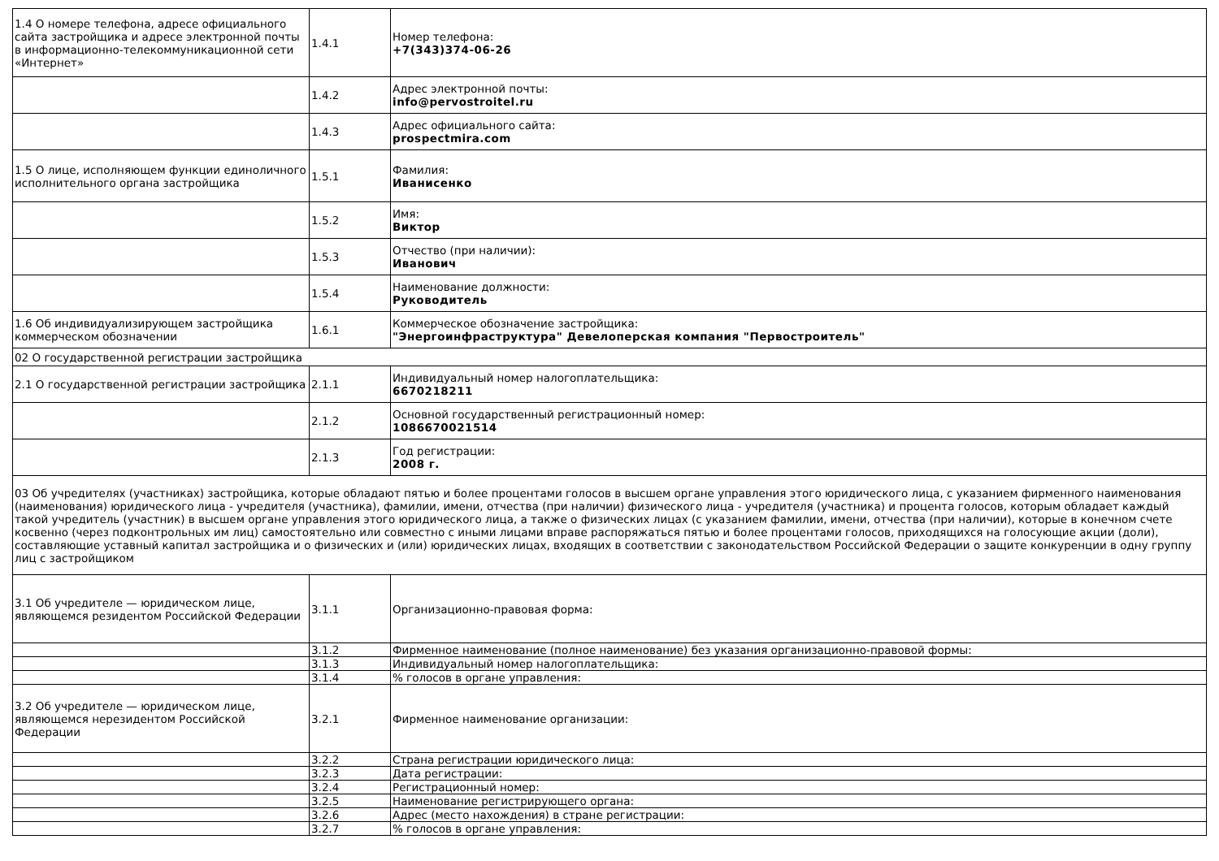| 1.4 О номере телефона, адресе официального сайта застройщика и адресе электронной почты в информационно-телекоммуникационной сети «Интернет» | 1.4.1 | Номер телефона: +7(343)374-06-26 |
| | 1.4.2 | Адрес электронной почты: info@pervostroitel.ru |
| | 1.4.3 | Адрес официального сайта: prospectmira.com |
| 1.5 О лице, исполняющем функции единоличного исполнительного органа застройщика | 1.5.1 | Фамилия: Иванисенко |
| | 1.5.2 | Имя: Виктор |
| | 1.5.3 | Отчество (при наличии): Иванович |
| | 1.5.4 | Наименование должности: Руководитель |
| 1.6 Об индивидуализирующем застройщика коммерческом обозначении | 1.6.1 | Коммерческое обозначение застройщика: "Энергоинфраструктура" Девелоперская компания "Первостроитель" |
| 02 О государственной регистрации застройщика | | |
| 2.1 О государственной регистрации застройщика | 2.1.1 | Индивидуальный номер налогоплательщика: 6670218211 |
| | 2.1.2 | Основной государственный регистрационный номер: 1086670021514 |
| | 2.1.3 | Год регистрации: 2008 г. |
| 03 Об учредителях (участниках) застройщика, которые обладают пятью и более процентами голосов в высшем органе управления этого юридического лица, с указанием фирменного наименования (наименования) юридического лица - учредителя (участника), фамилии, имени, отчества (при наличии) физического лица - учредителя (участника) и процента голосов, которым обладает каждый такой учредитель (участник) в высшем органе управления этого юридического лица, а также о физических лицах (с указанием фамилии, имени, отчества (при наличии), которые в конечном счете косвенно (через подконтрольных им лиц) самостоятельно или совместно с иными лицами вправе распоряжаться пятью и более процентами голосов, приходящихся на голосующие акции (доли), составляющие уставный капитал застройщика и о физических и (или) юридических лицах, входящих в соответствии с законодательством Российской Федерации о защите конкуренции в одну группу лиц с застройщиком | | |
| 3.1 Об учредителе — юридическом лице, являющемся резидентом Российской Федерации | 3.1.1 | Организационно-правовая форма: |
| | 3.1.2 | Фирменное наименование (полное наименование) без указания организационно-правовой формы: |
| | 3.1.3 | Индивидуальный номер налогоплательщика: |
| | 3.1.4 | % голосов в органе управления: |
| 3.2 Об учредителе — юридическом лице, являющемся нерезидентом Российской Федерации | 3.2.1 | Фирменное наименование организации: |
| | 3.2.2 | Страна регистрации юридического лица: |
| | 3.2.3 | Дата регистрации: |
| | 3.2.4 | Регистрационный номер: |
| | 3.2.5 | Наименование регистрирующего органа: |
| | 3.2.6 | Адрес (место нахождения) в стране регистрации: |
| | 3.2.7 | % голосов в органе управления: |